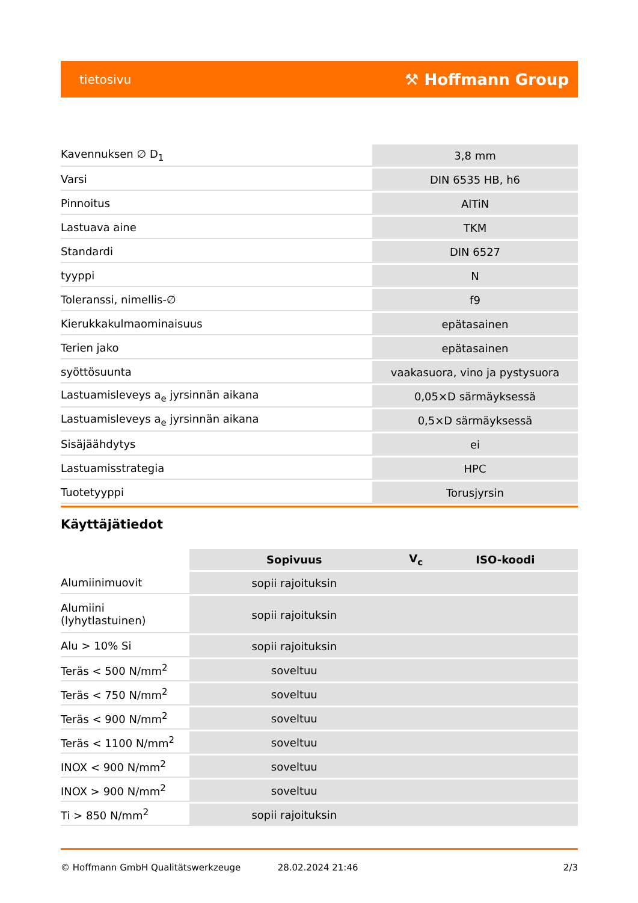tietosivu ⚒ Hoffmann Group
| Kavennuksen ∅ D<sub>1</sub> | 3,8 mm |
| Varsi | DIN 6535 HB, h6 |
| Pinnoitus | AlTiN |
| Lastuava aine | TKM |
| Standardi | DIN 6527 |
| tyyppi | N |
| Toleranssi, nimellis-∅ | f9 |
| Kierukkakulmaominaisuus | epätasainen |
| Terien jako | epätasainen |
| syöttösuunta | vaakasuora, vino ja pystysuora |
| Lastuamisleveys a<sub>e</sub> jyrsinnän aikana | 0,05×D särmäyksessä |
| Lastuamisleveys a<sub>e</sub> jyrsinnän aikana | 0,5×D särmäyksessä |
| Sisäjäähdytys | ei |
| Lastuamisstrategia | HPC |
| Tuotetyyppi | Torusjyrsin |
Käyttäjätiedot
| | Sopivuus | V<sub>c</sub> | ISO-koodi |
| Alumiinimuovit | sopii rajoituksin | | |
| Alumiini (lyhytlastuinen) | sopii rajoituksin | | |
| Alu > 10% Si | sopii rajoituksin | | |
| Teräs < 500 N/mm<sup>2</sup> | soveltuu | | |
| Teräs < 750 N/mm<sup>2</sup> | soveltuu | | |
| Teräs < 900 N/mm<sup>2</sup> | soveltuu | | |
| Teräs < 1100 N/mm<sup>2</sup> | soveltuu | | |
| INOX < 900 N/mm<sup>2</sup> | soveltuu | | |
| INOX > 900 N/mm<sup>2</sup> | soveltuu | | |
| Ti > 850 N/mm<sup>2</sup> | sopii rajoituksin | | |
© Hoffmann GmbH Qualitätswerkzeuge 28.02.2024 21:46 2/3